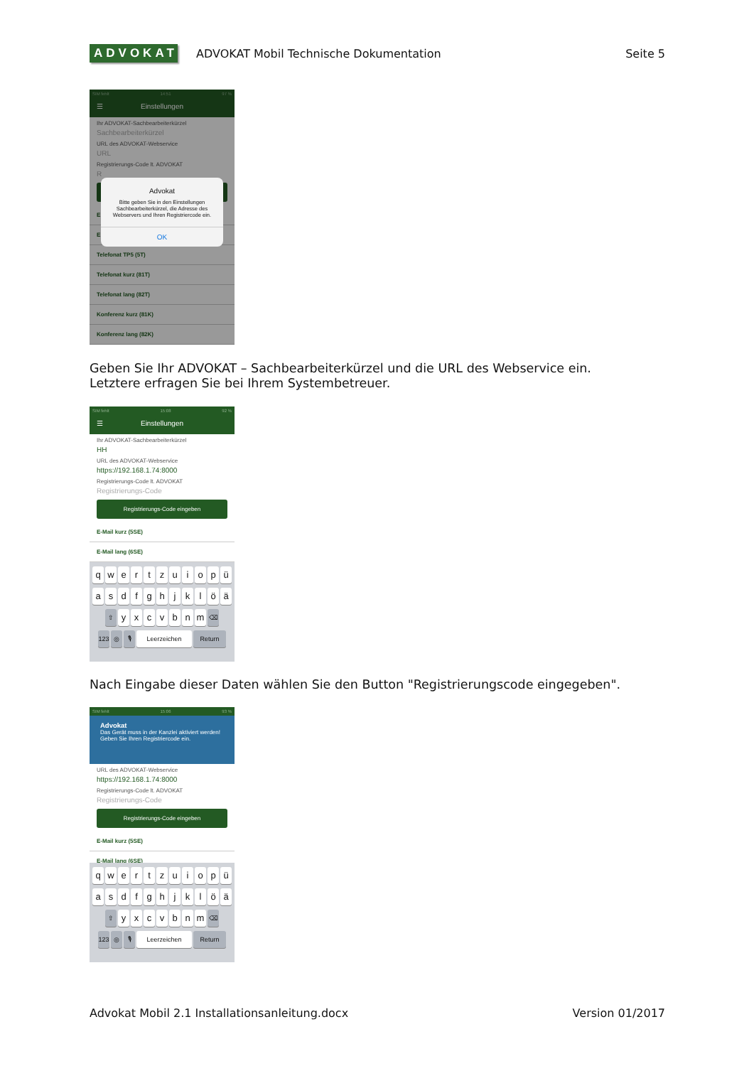ADVOKAT
ADVOKAT Mobil Technische Dokumentation
Seite 5
SIM fehlt 14:51 97 %
☰ Einstellungen
Ihr ADVOKAT-Sachbearbeiterkürzel
Sachbearbeiterkürzel
URL des ADVOKAT-Webservice
URL
Registrierungs-Code lt. ADVOKAT
R
E
E
Telefonat TP5 (5T)
Telefonat kurz (81T)
Telefonat lang (82T)
Konferenz kurz (81K)
Konferenz lang (82K)
Advokat
Bitte geben Sie in den Einstellungen Sachbearbeiterkürzel, die Adresse des Webservers und Ihren Registriercode ein.
OK
Geben Sie Ihr ADVOKAT – Sachbearbeiterkürzel und die URL des Webservice ein.
Letztere erfragen Sie bei Ihrem Systembetreuer.
SIM fehlt 15:08 92 %
☰ Einstellungen
Ihr ADVOKAT-Sachbearbeiterkürzel
HH
URL des ADVOKAT-Webservice
https://192.168.1.74:8000
Registrierungs-Code lt. ADVOKAT
Registrierungs-Code
Registrierungs-Code eingeben
E-Mail kurz (5SE)
E-Mail lang (6SE)
q w e r t z u i o p ü
a s d f g h j k l ö ä
⇧ y x c v b n m ⌫
123 ◎ 🎙 Leerzeichen Return
Nach Eingabe dieser Daten wählen Sie den Button "Registrierungscode eingegeben".
SIM fehlt 15:06 93 %
Advokat
Das Gerät muss in der Kanzlei aktiviert werden! Geben Sie Ihren Registriercode ein.
URL des ADVOKAT-Webservice
https://192.168.1.74:8000
Registrierungs-Code lt. ADVOKAT
Registrierungs-Code
Registrierungs-Code eingeben
E-Mail kurz (5SE)
E-Mail lang (6SE)
q w e r t z u i o p ü
a s d f g h j k l ö ä
⇧ y x c v b n m ⌫
123 ◎ 🎙 Leerzeichen Return
Advokat Mobil 2.1 Installationsanleitung.docx Version 01/2017